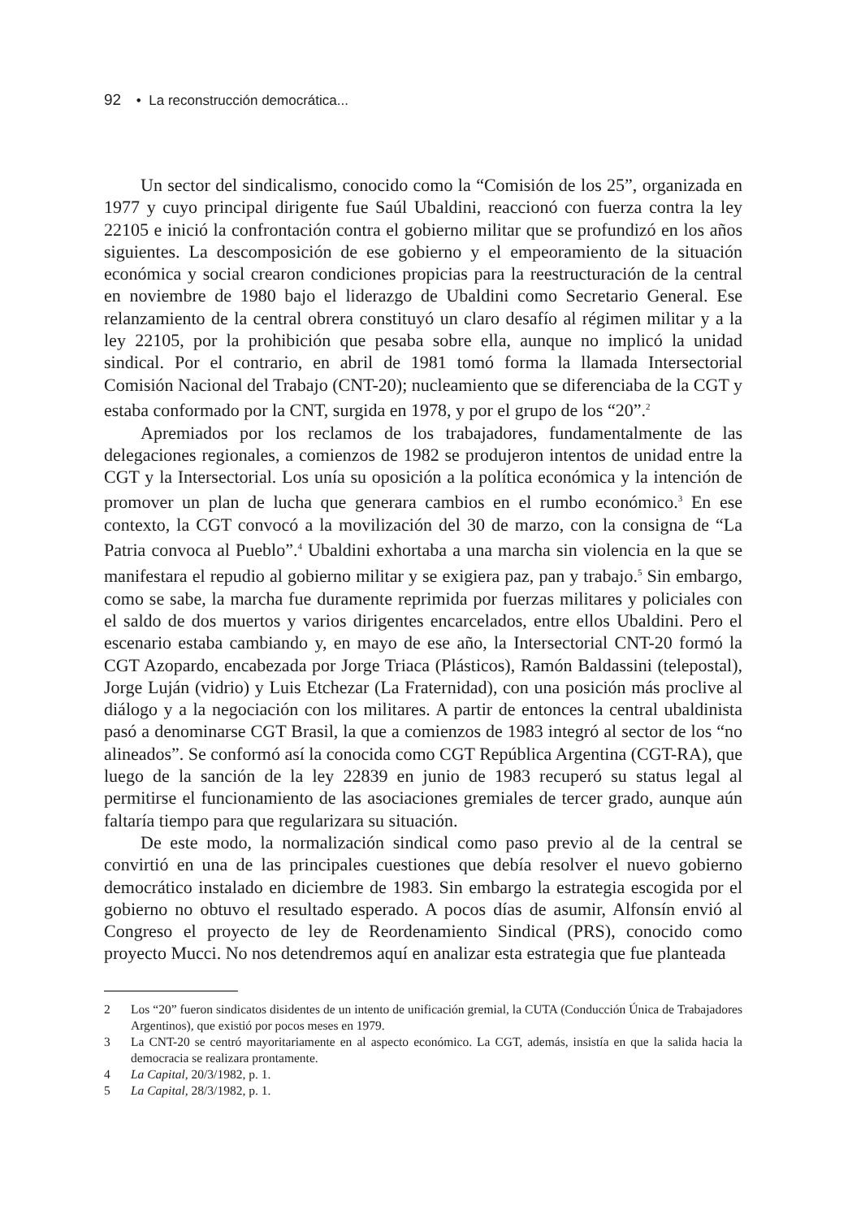92 • La reconstrucción democrática...
Un sector del sindicalismo, conocido como la “Comisión de los 25”, organizada en 1977 y cuyo principal dirigente fue Saúl Ubaldini, reaccionó con fuerza contra la ley 22105 e inició la confrontación contra el gobierno militar que se profundizó en los años siguientes. La descomposición de ese gobierno y el empeoramiento de la situación económica y social crearon condiciones propicias para la reestructuración de la central en noviembre de 1980 bajo el liderazgo de Ubaldini como Secretario General. Ese relanzamiento de la central obrera constituyó un claro desafío al régimen militar y a la ley 22105, por la prohibición que pesaba sobre ella, aunque no implicó la unidad sindical. Por el contrario, en abril de 1981 tomó forma la llamada Intersectorial Comisión Nacional del Trabajo (CNT-20); nucleamiento que se diferenciaba de la CGT y estaba conformado por la CNT, surgida en 1978, y por el grupo de los “20”.<sup>2</sup>
Apremiados por los reclamos de los trabajadores, fundamentalmente de las delegaciones regionales, a comienzos de 1982 se produjeron intentos de unidad entre la CGT y la Intersectorial. Los unía su oposición a la política económica y la intención de promover un plan de lucha que generara cambios en el rumbo económico.<sup>3</sup> En ese contexto, la CGT convocó a la movilización del 30 de marzo, con la consigna de “La Patria convoca al Pueblo”.<sup>4</sup> Ubaldini exhortaba a una marcha sin violencia en la que se manifestara el repudio al gobierno militar y se exigiera paz, pan y trabajo.<sup>5</sup> Sin embargo, como se sabe, la marcha fue duramente reprimida por fuerzas militares y policiales con el saldo de dos muertos y varios dirigentes encarcelados, entre ellos Ubaldini. Pero el escenario estaba cambiando y, en mayo de ese año, la Intersectorial CNT-20 formó la CGT Azopardo, encabezada por Jorge Triaca (Plásticos), Ramón Baldassini (telepostal), Jorge Luján (vidrio) y Luis Etchezar (La Fraternidad), con una posición más proclive al diálogo y a la negociación con los militares. A partir de entonces la central ubaldinista pasó a denominarse CGT Brasil, la que a comienzos de 1983 integró al sector de los “no alineados”. Se conformó así la conocida como CGT República Argentina (CGT-RA), que luego de la sanción de la ley 22839 en junio de 1983 recuperó su status legal al permitirse el funcionamiento de las asociaciones gremiales de tercer grado, aunque aún faltaría tiempo para que regularizara su situación.
De este modo, la normalización sindical como paso previo al de la central se convirtió en una de las principales cuestiones que debía resolver el nuevo gobierno democrático instalado en diciembre de 1983. Sin embargo la estrategia escogida por el gobierno no obtuvo el resultado esperado. A pocos días de asumir, Alfonsín envió al Congreso el proyecto de ley de Reordenamiento Sindical (PRS), conocido como proyecto Mucci. No nos detendremos aquí en analizar esta estrategia que fue planteada
2 Los “20” fueron sindicatos disidentes de un intento de unificación gremial, la CUTA (Conducción Única de Trabajadores Argentinos), que existió por pocos meses en 1979.
3 La CNT-20 se centró mayoritariamente en al aspecto económico. La CGT, además, insistía en que la salida hacia la democracia se realizara prontamente.
4 La Capital, 20/3/1982, p. 1.
5 La Capital, 28/3/1982, p. 1.